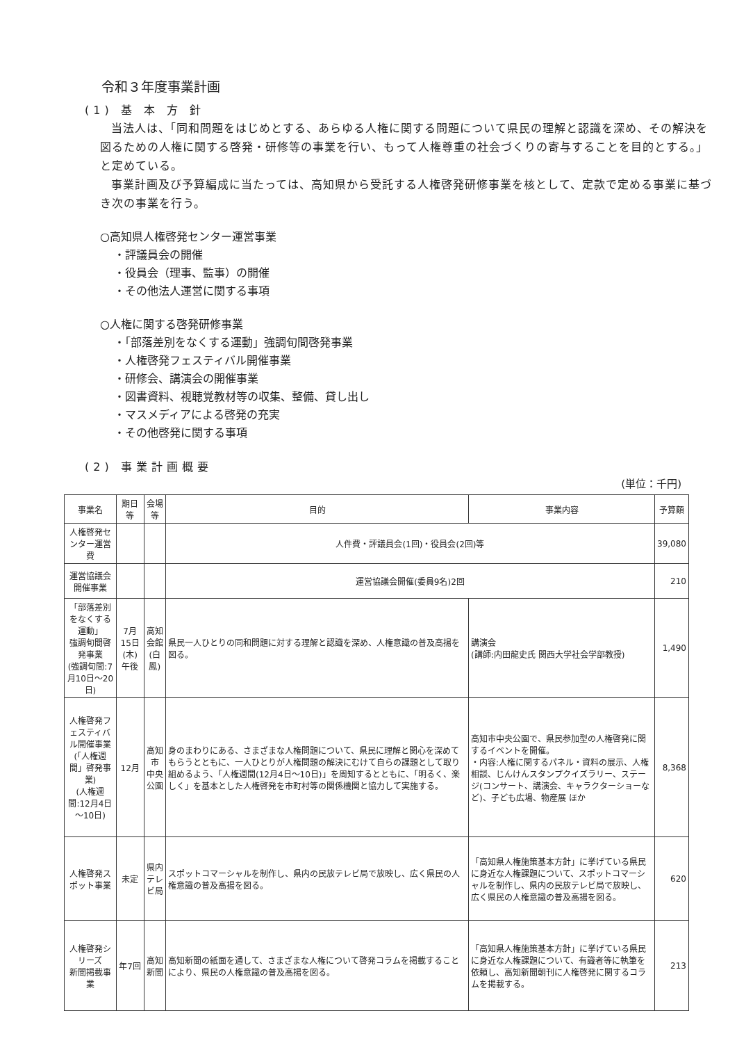令和３年度事業計画
(1) 基 本 方 針
当法人は、「同和問題をはじめとする、あらゆる人権に関する問題について県民の理解と認識を深め、その解決を図るための人権に関する啓発・研修等の事業を行い、もって人権尊重の社会づくりの寄与することを目的とする。」と定めている。
事業計画及び予算編成に当たっては、高知県から受託する人権啓発研修事業を核として、定款で定める事業に基づき次の事業を行う。
○高知県人権啓発センター運営事業
・評議員会の開催
・役員会（理事、監事）の開催
・その他法人運営に関する事項
○人権に関する啓発研修事業
・「部落差別をなくする運動」強調旬間啓発事業
・人権啓発フェスティバル開催事業
・研修会、講演会の開催事業
・図書資料、視聴覚教材等の収集、整備、貸し出し
・マスメディアによる啓発の充実
・その他啓発に関する事項
(2) 事業計画概要
(単位：千円)
| 事業名 | 期日等 | 会場等 | 目的 | 事業内容 | 予算額 |
| --- | --- | --- | --- | --- | --- |
| 人権啓発センター運営費 | | | 人件費・評議員会(1回)・役員会(2回)等 | | 39,080 |
| 運営協議会開催事業 | | | 運営協議会開催(委員9名)2回 | | 210 |
| 「部落差別をなくする運動」 強調旬間啓発事業 (強調旬間:7月10日～20日) | 7月15日(木) 午後 | 高知会館 (白鳳) | 県民一人ひとりの同和問題に対する理解と認識を深め、人権意識の普及高揚を図る。 | 講演会 (講師:内田龍史氏 関西大学社会学部教授) | 1,490 |
| 人権啓発フェスティバル開催事業 (「人権週間」啓発事業) (人権週間:12月4日～10日) | 12月 | 高知市 中央公園 | 身のまわりにある、さまざまな人権問題について、県民に理解と関心を深めてもらうとともに、一人ひとりが人権問題の解決にむけて自らの課題として取り組めるよう、「人権週間(12月4日～10日)」を周知するとともに、「明るく、楽しく」を基本とした人権啓発を市町村等の関係機関と協力して実施する。 | 高知市中央公園で、県民参加型の人権啓発に関するイベントを開催。 ・内容:人権に関するパネル・資料の展示、人権相談、じんけんスタンプクイズラリー、ステージ(コンサート、講演会、キャラクターショーなど)、子ども広場、物産展 ほか | 8,368 |
| 人権啓発スポット事業 | 未定 | 県内 テレビ局 | スポットコマーシャルを制作し、県内の民放テレビ局で放映し、広く県民の人権意識の普及高揚を図る。 | 「高知県人権施策基本方針」に挙げている県民に身近な人権課題について、スポットコマーシャルを制作し、県内の民放テレビ局で放映し、広く県民の人権意識の普及高揚を図る。 | 620 |
| 人権啓発シリーズ 新聞掲載事業 | 年7回 | 高知新聞 | 高知新聞の紙面を通して、さまざまな人権について啓発コラムを掲載することにより、県民の人権意識の普及高揚を図る。 | 「高知県人権施策基本方針」に挙げている県民に身近な人権課題について、有識者等に執筆を依頼し、高知新聞朝刊に人権啓発に関するコラムを掲載する。 | 213 |